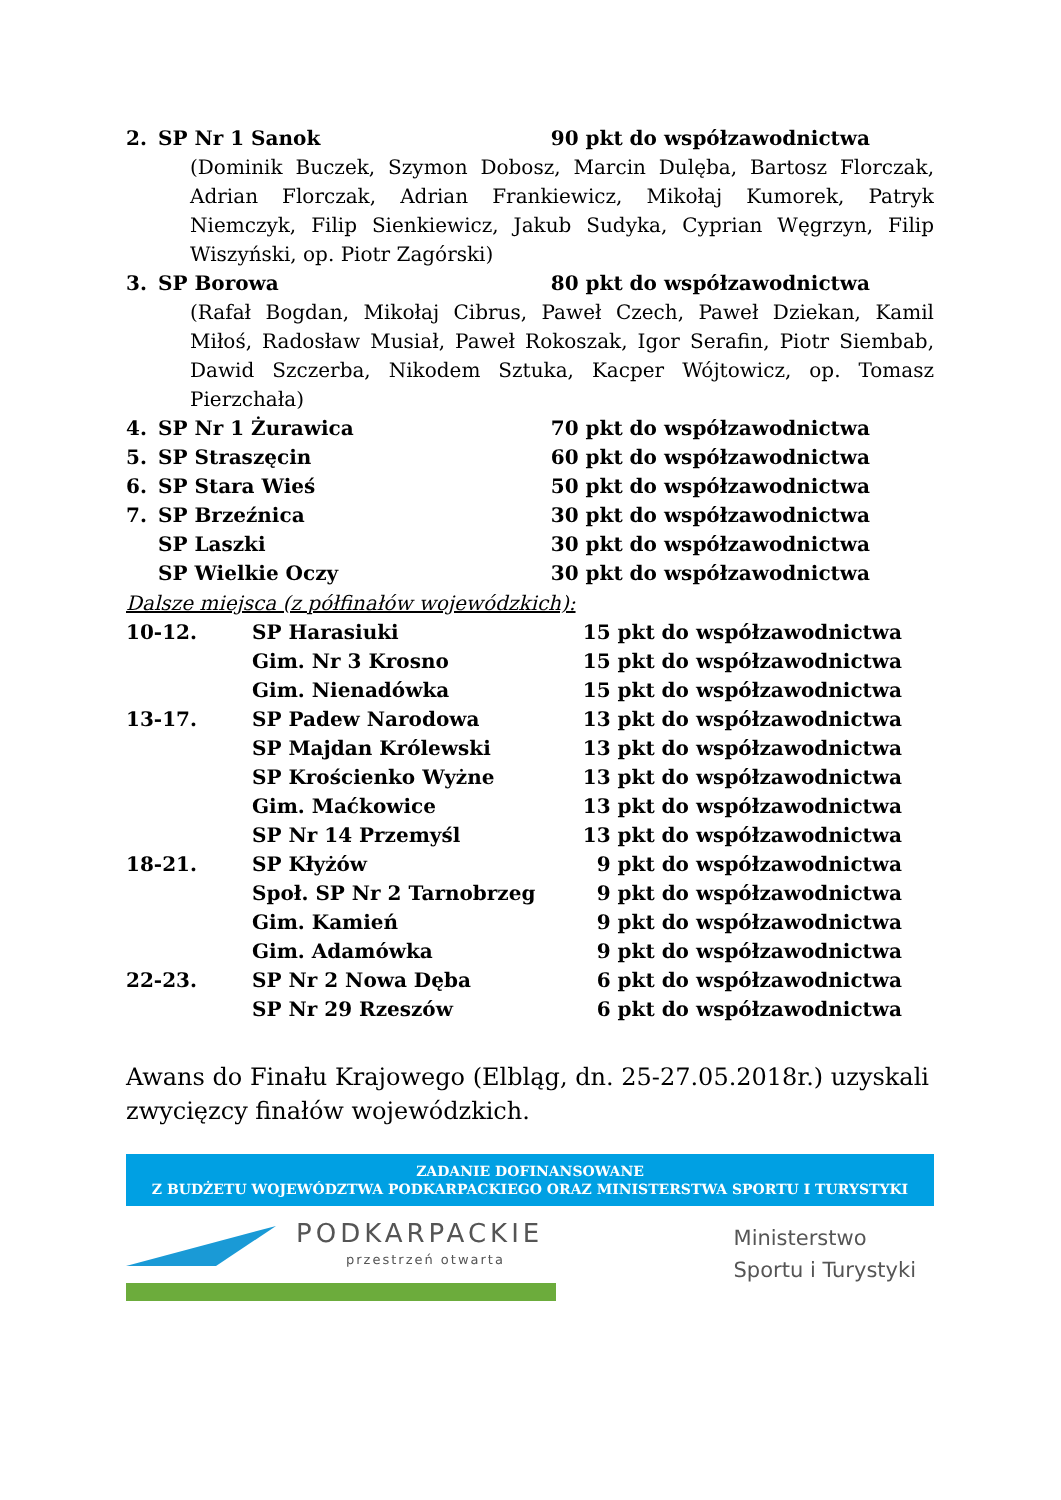2. SP Nr 1 Sanok 90 pkt do współzawodnictwa
(Dominik Buczek, Szymon Dobosz, Marcin Dulęba, Bartosz Florczak, Adrian Florczak, Adrian Frankiewicz, Mikołaj Kumorek, Patryk Niemczyk, Filip Sienkiewicz, Jakub Sudyka, Cyprian Węgrzyn, Filip Wiszyński, op. Piotr Zagórski)
3. SP Borowa 80 pkt do współzawodnictwa
(Rafał Bogdan, Mikołaj Cibrus, Paweł Czech, Paweł Dziekan, Kamil Miłoś, Radosław Musiał, Paweł Rokoszak, Igor Serafin, Piotr Siembab, Dawid Szczerba, Nikodem Sztuka, Kacper Wójtowicz, op. Tomasz Pierzchała)
4. SP Nr 1 Żurawica 70 pkt do współzawodnictwa
5. SP Straszęcin 60 pkt do współzawodnictwa
6. SP Stara Wieś 50 pkt do współzawodnictwa
7. SP Brzeźnica 30 pkt do współzawodnictwa
SP Laszki 30 pkt do współzawodnictwa
SP Wielkie Oczy 30 pkt do współzawodnictwa
Dalsze miejsca (z półfinałów wojewódzkich):
10-12. SP Harasiuki 15 pkt do współzawodnictwa
Gim. Nr 3 Krosno 15 pkt do współzawodnictwa
Gim. Nienadówka 15 pkt do współzawodnictwa
13-17. SP Padew Narodowa 13 pkt do współzawodnictwa
SP Majdan Królewski 13 pkt do współzawodnictwa
SP Krościenko Wyżne 13 pkt do współzawodnictwa
Gim. Maćkowice 13 pkt do współzawodnictwa
SP Nr 14 Przemyśl 13 pkt do współzawodnictwa
18-21. SP Kłyżów 9 pkt do współzawodnictwa
Społ. SP Nr 2 Tarnobrzeg 9 pkt do współzawodnictwa
Gim. Kamień 9 pkt do współzawodnictwa
Gim. Adamówka 9 pkt do współzawodnictwa
22-23. SP Nr 2 Nowa Dęba 6 pkt do współzawodnictwa
SP Nr 29 Rzeszów 6 pkt do współzawodnictwa
Awans do Finału Krajowego (Elbląg, dn. 25-27.05.2018r.) uzyskali zwycięzcy finałów wojewódzkich.
ZADANIE DOFINANSOWANE
Z BUDŻETU WOJEWÓDZTWA PODKARPACKIEGO ORAZ MINISTERSTWA SPORTU I TURYSTYKI
PODKARPACKIE
przestrzeń otwarta
Ministerstwo
Sportu i Turystyki